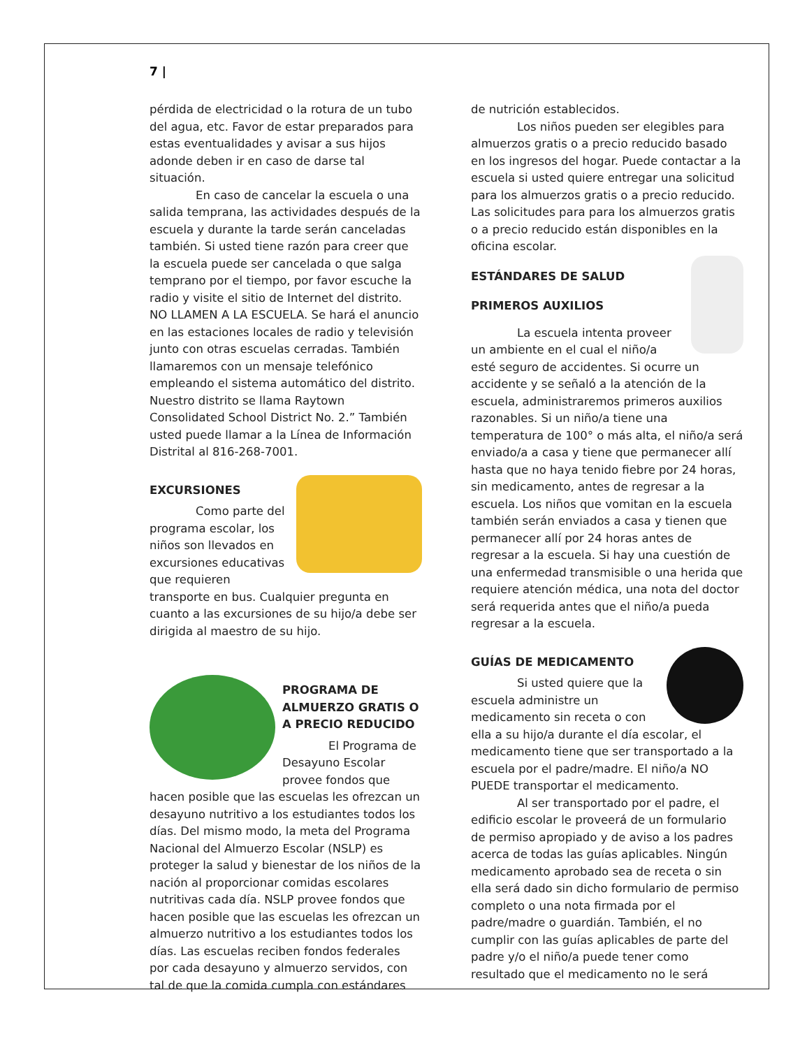7 |
pérdida de electricidad o la rotura de un tubo del agua, etc. Favor de estar preparados para estas eventualidades y avisar a sus hijos adonde deben ir en caso de darse tal situación.
En caso de cancelar la escuela o una salida temprana, las actividades después de la escuela y durante la tarde serán canceladas también. Si usted tiene razón para creer que la escuela puede ser cancelada o que salga temprano por el tiempo, por favor escuche la radio y visite el sitio de Internet del distrito. NO LLAMEN A LA ESCUELA. Se hará el anuncio en las estaciones locales de radio y televisión junto con otras escuelas cerradas. También llamaremos con un mensaje telefónico empleando el sistema automático del distrito. Nuestro distrito se llama Raytown Consolidated School District No. 2.” También usted puede llamar a la Línea de Información Distrital al 816-268-7001.
EXCURSIONES
Como parte del programa escolar, los niños son llevados en excursiones educativas que requieren transporte en bus. Cualquier pregunta en cuanto a las excursiones de su hijo/a debe ser dirigida al maestro de su hijo.
PROGRAMA DE ALMUERZO GRATIS O A PRECIO REDUCIDO
El Programa de Desayuno Escolar provee fondos que hacen posible que las escuelas les ofrezcan un desayuno nutritivo a los estudiantes todos los días. Del mismo modo, la meta del Programa Nacional del Almuerzo Escolar (NSLP) es proteger la salud y bienestar de los niños de la nación al proporcionar comidas escolares nutritivas cada día. NSLP provee fondos que hacen posible que las escuelas les ofrezcan un almuerzo nutritivo a los estudiantes todos los días. Las escuelas reciben fondos federales por cada desayuno y almuerzo servidos, con tal de que la comida cumpla con estándares
de nutrición establecidos.
Los niños pueden ser elegibles para almuerzos gratis o a precio reducido basado en los ingresos del hogar. Puede contactar a la escuela si usted quiere entregar una solicitud para los almuerzos gratis o a precio reducido. Las solicitudes para para los almuerzos gratis o a precio reducido están disponibles en la oficina escolar.
ESTÁNDARES DE SALUD
PRIMEROS AUXILIOS
La escuela intenta proveer un ambiente en el cual el niño/a esté seguro de accidentes. Si ocurre un accidente y se señaló a la atención de la escuela, administraremos primeros auxilios razonables. Si un niño/a tiene una temperatura de 100° o más alta, el niño/a será enviado/a a casa y tiene que permanecer allí hasta que no haya tenido fiebre por 24 horas, sin medicamento, antes de regresar a la escuela. Los niños que vomitan en la escuela también serán enviados a casa y tienen que permanecer allí por 24 horas antes de regresar a la escuela. Si hay una cuestión de una enfermedad transmisible o una herida que requiere atención médica, una nota del doctor será requerida antes que el niño/a pueda regresar a la escuela.
GUÍAS DE MEDICAMENTO
Si usted quiere que la escuela administre un medicamento sin receta o con ella a su hijo/a durante el día escolar, el medicamento tiene que ser transportado a la escuela por el padre/madre. El niño/a NO PUEDE transportar el medicamento.
Al ser transportado por el padre, el edificio escolar le proveerá de un formulario de permiso apropiado y de aviso a los padres acerca de todas las guías aplicables. Ningún medicamento aprobado sea de receta o sin ella será dado sin dicho formulario de permiso completo o una nota firmada por el padre/madre o guardián. También, el no cumplir con las guías aplicables de parte del padre y/o el niño/a puede tener como resultado que el medicamento no le será